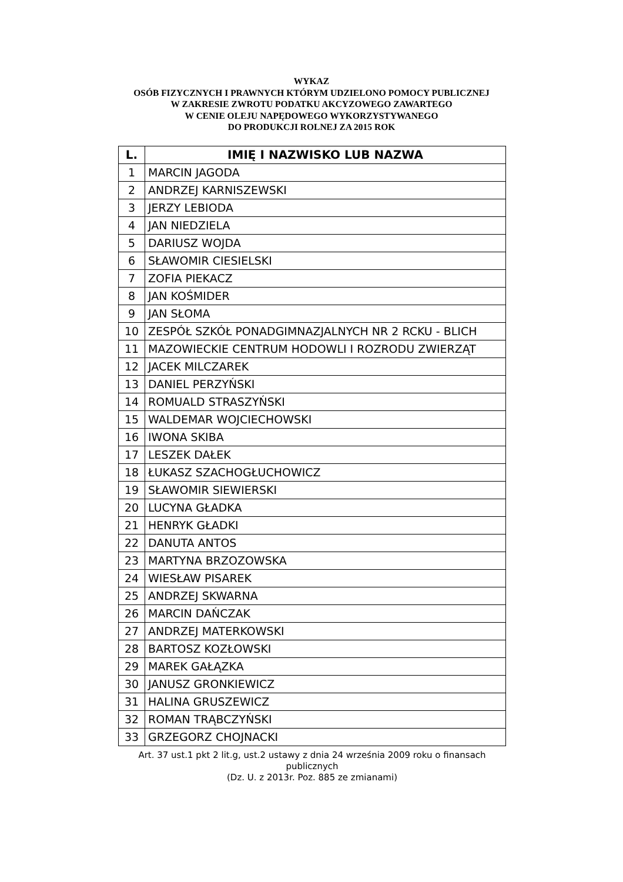WYKAZ
OSÓB FIZYCZNYCH I PRAWNYCH KTÓRYM UDZIELONO POMOCY PUBLICZNEJ
W ZAKRESIE ZWROTU PODATKU AKCYZOWEGO ZAWARTEGO
W CENIE OLEJU NAPĘDOWEGO WYKORZYSTYWANEGO
DO PRODUKCJI ROLNEJ ZA 2015 ROK
| L. | IMIĘ I NAZWISKO LUB NAZWA |
| --- | --- |
| 1 | MARCIN JAGODA |
| 2 | ANDRZEJ KARNISZEWSKI |
| 3 | JERZY LEBIODA |
| 4 | JAN NIEDZIELA |
| 5 | DARIUSZ WOJDA |
| 6 | SŁAWOMIR CIESIELSKI |
| 7 | ZOFIA PIEKACZ |
| 8 | JAN KOŚMIDER |
| 9 | JAN SŁOMA |
| 10 | ZESPÓŁ SZKÓŁ PONADGIMNAZJALNYCH NR 2 RCKU - BLICH |
| 11 | MAZOWIECKIE CENTRUM HODOWLI I ROZRODU ZWIERZĄT |
| 12 | JACEK MILCZAREK |
| 13 | DANIEL PERZYŃSKI |
| 14 | ROMUALD STRASZYŃSKI |
| 15 | WALDEMAR WOJCIECHOWSKI |
| 16 | IWONA SKIBA |
| 17 | LESZEK DAŁEK |
| 18 | ŁUKASZ SZACHOGŁUCHOWICZ |
| 19 | SŁAWOMIR SIEWIERSKI |
| 20 | LUCYNA GŁADKA |
| 21 | HENRYK GŁADKI |
| 22 | DANUTA ANTOS |
| 23 | MARTYNA BRZOZOWSKA |
| 24 | WIESŁAW PISAREK |
| 25 | ANDRZEJ SKWARNA |
| 26 | MARCIN DAŃCZAK |
| 27 | ANDRZEJ MATERKOWSKI |
| 28 | BARTOSZ KOZŁOWSKI |
| 29 | MAREK GAŁĄZKA |
| 30 | JANUSZ GRONKIEWICZ |
| 31 | HALINA GRUSZEWICZ |
| 32 | ROMAN TRĄBCZYŃSKI |
| 33 | GRZEGORZ CHOJNACKI |
Art. 37 ust.1 pkt 2 lit.g, ust.2 ustawy z dnia 24 września 2009 roku o finansach publicznych
(Dz. U. z 2013r. Poz. 885 ze zmianami)